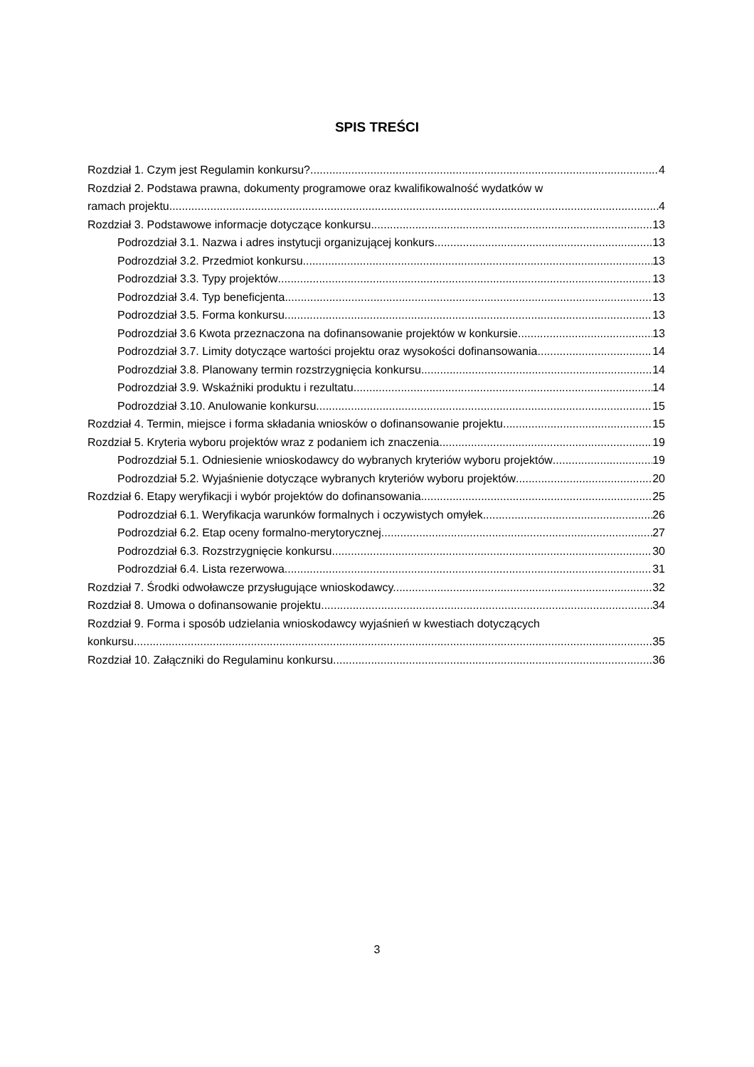SPIS TREŚCI
Rozdział 1. Czym jest Regulamin konkursu? 4
Rozdział 2. Podstawa prawna, dokumenty programowe oraz kwalifikowalność wydatków w
ramach projektu 4
Rozdział 3. Podstawowe informacje dotyczące konkursu 13
Podrozdział 3.1. Nazwa i adres instytucji organizującej konkurs 13
Podrozdział 3.2. Przedmiot konkursu 13
Podrozdział 3.3. Typy projektów 13
Podrozdział 3.4. Typ beneficjenta 13
Podrozdział 3.5. Forma konkursu 13
Podrozdział 3.6 Kwota przeznaczona na dofinansowanie projektów w konkursie 13
Podrozdział 3.7. Limity dotyczące wartości projektu oraz wysokości dofinansowania 14
Podrozdział 3.8. Planowany termin rozstrzygnięcia konkursu 14
Podrozdział 3.9. Wskaźniki produktu i rezultatu 14
Podrozdział 3.10. Anulowanie konkursu 15
Rozdział 4. Termin, miejsce i forma składania wniosków o dofinansowanie projektu. 15
Rozdział 5. Kryteria wyboru projektów wraz z podaniem ich znaczenia 19
Podrozdział 5.1. Odniesienie wnioskodawcy do wybranych kryteriów wyboru projektów 19
Podrozdział 5.2. Wyjaśnienie dotyczące wybranych kryteriów wyboru projektów 20
Rozdział 6. Etapy weryfikacji i wybór projektów do dofinansowania 25
Podrozdział 6.1. Weryfikacja warunków formalnych i oczywistych omyłek 26
Podrozdział 6.2. Etap oceny formalno-merytorycznej 27
Podrozdział 6.3. Rozstrzygnięcie konkursu 30
Podrozdział 6.4. Lista rezerwowa 31
Rozdział 7. Środki odwoławcze przysługujące wnioskodawcy. 32
Rozdział 8. Umowa o dofinansowanie projektu 34
Rozdział 9. Forma i sposób udzielania wnioskodawcy wyjaśnień w kwestiach dotyczących
konkursu 35
Rozdział 10. Załączniki do Regulaminu konkursu 36
3